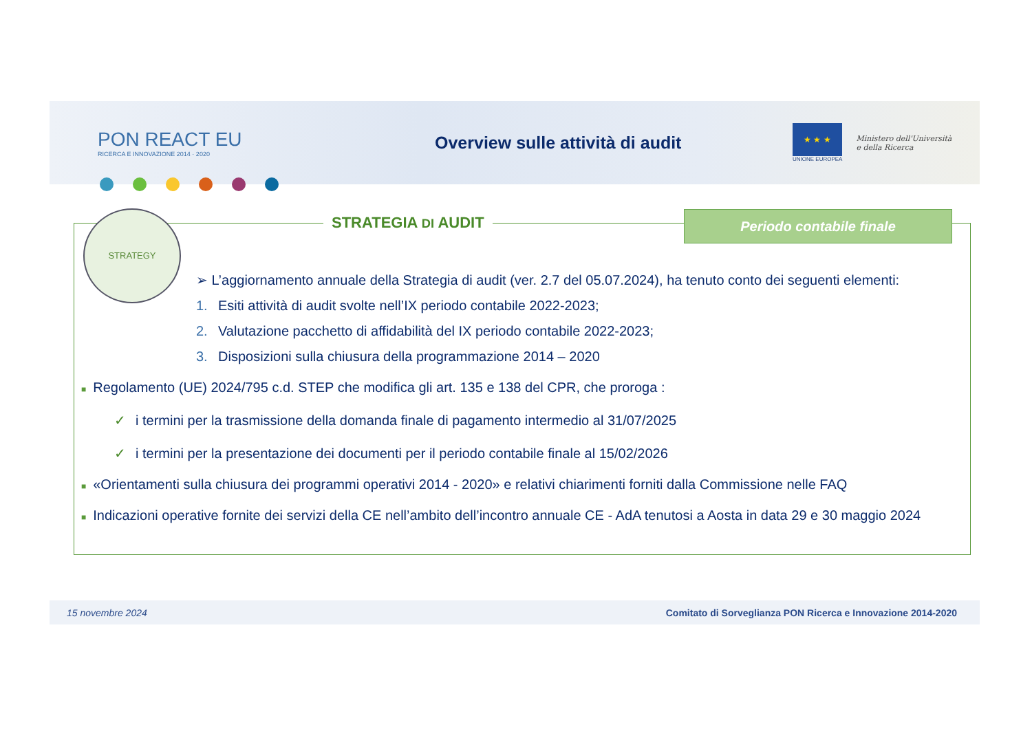PON REACT EU
RICERCA E INNOVAZIONE 2014 · 2020
Overview sulle attività di audit
★ ★ ★
UNIONE EUROPEA
Ministero dell'Università
e della Ricerca
STRATEGIA DI AUDIT Periodo contabile finale
STRATEGY
➢ L’aggiornamento annuale della Strategia di audit (ver. 2.7 del 05.07.2024), ha tenuto conto dei seguenti elementi:
1. Esiti attività di audit svolte nell’IX periodo contabile 2022-2023;
2. Valutazione pacchetto di affidabilità del IX periodo contabile 2022-2023;
3. Disposizioni sulla chiusura della programmazione 2014 – 2020
■ Regolamento (UE) 2024/795 c.d. STEP che modifica gli art. 135 e 138 del CPR, che proroga :
✓ i termini per la trasmissione della domanda finale di pagamento intermedio al 31/07/2025
✓ i termini per la presentazione dei documenti per il periodo contabile finale al 15/02/2026
■ «Orientamenti sulla chiusura dei programmi operativi 2014 - 2020» e relativi chiarimenti forniti dalla Commissione nelle FAQ
■ Indicazioni operative fornite dei servizi della CE nell’ambito dell’incontro annuale CE - AdA tenutosi a Aosta in data 29 e 30 maggio 2024
15 novembre 2024 Comitato di Sorveglianza PON Ricerca e Innovazione 2014-2020